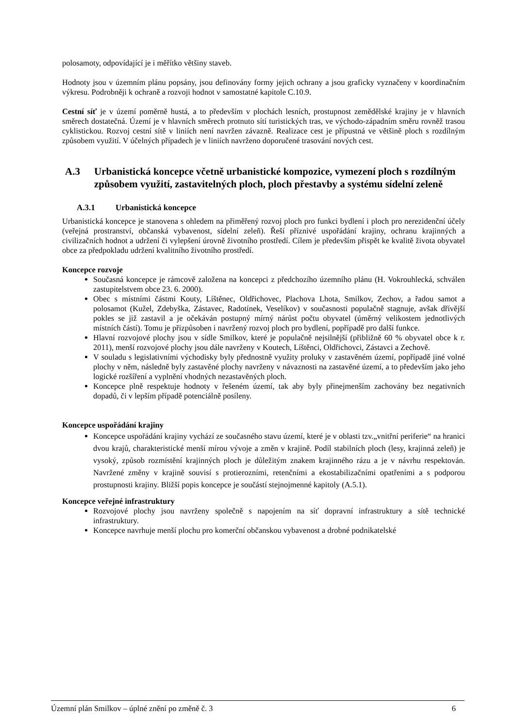polosamoty, odpovídající je i měřítko většiny staveb.
Hodnoty jsou v územním plánu popsány, jsou definovány formy jejich ochrany a jsou graficky vyznačeny v koordinačním výkresu. Podrobněji k ochraně a rozvoji hodnot v samostatné kapitole C.10.9.
Cestní síť je v území poměrně hustá, a to především v plochách lesních, prostupnost zemědělské krajiny je v hlavních směrech dostatečná. Území je v hlavních směrech protnuto sítí turistických tras, ve východo-západním směru rovněž trasou cyklistickou. Rozvoj cestní sítě v liniích není navržen závazně. Realizace cest je přípustná ve většině ploch s rozdílným způsobem využití. V účelných případech je v liniích navrženo doporučené trasování nových cest.
A.3 Urbanistická koncepce včetně urbanistické kompozice, vymezení ploch s rozdílným způsobem využití, zastavitelných ploch, ploch přestavby a systému sídelní zeleně
A.3.1 Urbanistická koncepce
Urbanistická koncepce je stanovena s ohledem na přiměřený rozvoj ploch pro funkci bydlení i ploch pro nerezidenční účely (veřejná prostranství, občanská vybavenost, sídelní zeleň). Řeší příznivé uspořádání krajiny, ochranu krajinných a civilizačních hodnot a udržení či vylepšení úrovně životního prostředí. Cílem je především přispět ke kvalitě života obyvatel obce za předpokladu udržení kvalitního životního prostředí.
Koncepce rozvoje
Současná koncepce je rámcově založena na koncepci z předchozího územního plánu (H. Vokrouhlecká, schválen zastupitelstvem obce 23. 6. 2000).
Obec s místními částmi Kouty, Líštěnec, Oldřichovec, Plachova Lhota, Smilkov, Zechov, a řadou samot a polosamot (Kužel, Zdebyška, Zástavec, Radotínek, Veselíkov) v současnosti populačně stagnuje, avšak dřívější pokles se již zastavil a je očekáván postupný mírný nárůst počtu obyvatel (úměrný velikostem jednotlivých místních částí). Tomu je přizpůsoben i navržený rozvoj ploch pro bydlení, popřípadě pro další funkce.
Hlavní rozvojové plochy jsou v sídle Smilkov, které je populačně nejsilnější (přibližně 60 % obyvatel obce k r. 2011), menší rozvojové plochy jsou dále navrženy v Koutech, Líštěnci, Oldřichovci, Zástavci a Zechově.
V souladu s legislativními východisky byly přednostně využity proluky v zastavěném území, popřípadě jiné volné plochy v něm, následně byly zastavěné plochy navrženy v návaznosti na zastavěné území, a to především jako jeho logické rozšíření a vyplnění vhodných nezastavěných ploch.
Koncepce plně respektuje hodnoty v řešeném území, tak aby byly přinejmenším zachovány bez negativních dopadů, či v lepším případě potenciálně posíleny.
Koncepce uspořádání krajiny
Koncepce uspořádání krajiny vychází ze současného stavu území, které je v oblasti tzv.„vnitřní periferie“ na hranici dvou krajů, charakteristické menší mírou vývoje a změn v krajině. Podíl stabilních ploch (lesy, krajinná zeleň) je vysoký, způsob rozmístění krajinných ploch je důležitým znakem krajinného rázu a je v návrhu respektován. Navržené změny v krajině souvisí s protierozními, retenčními a ekostabilizačními opatřeními a s podporou prostupnosti krajiny. Bližší popis koncepce je součástí stejnojmenné kapitoly (A.5.1).
Koncepce veřejné infrastruktury
Rozvojové plochy jsou navrženy společně s napojením na síť dopravní infrastruktury a sítě technické infrastruktury.
Koncepce navrhuje menší plochu pro komerční občanskou vybavenost a drobné podnikatelské
Územní plán Smilkov – úplné znění po změně č. 3 6